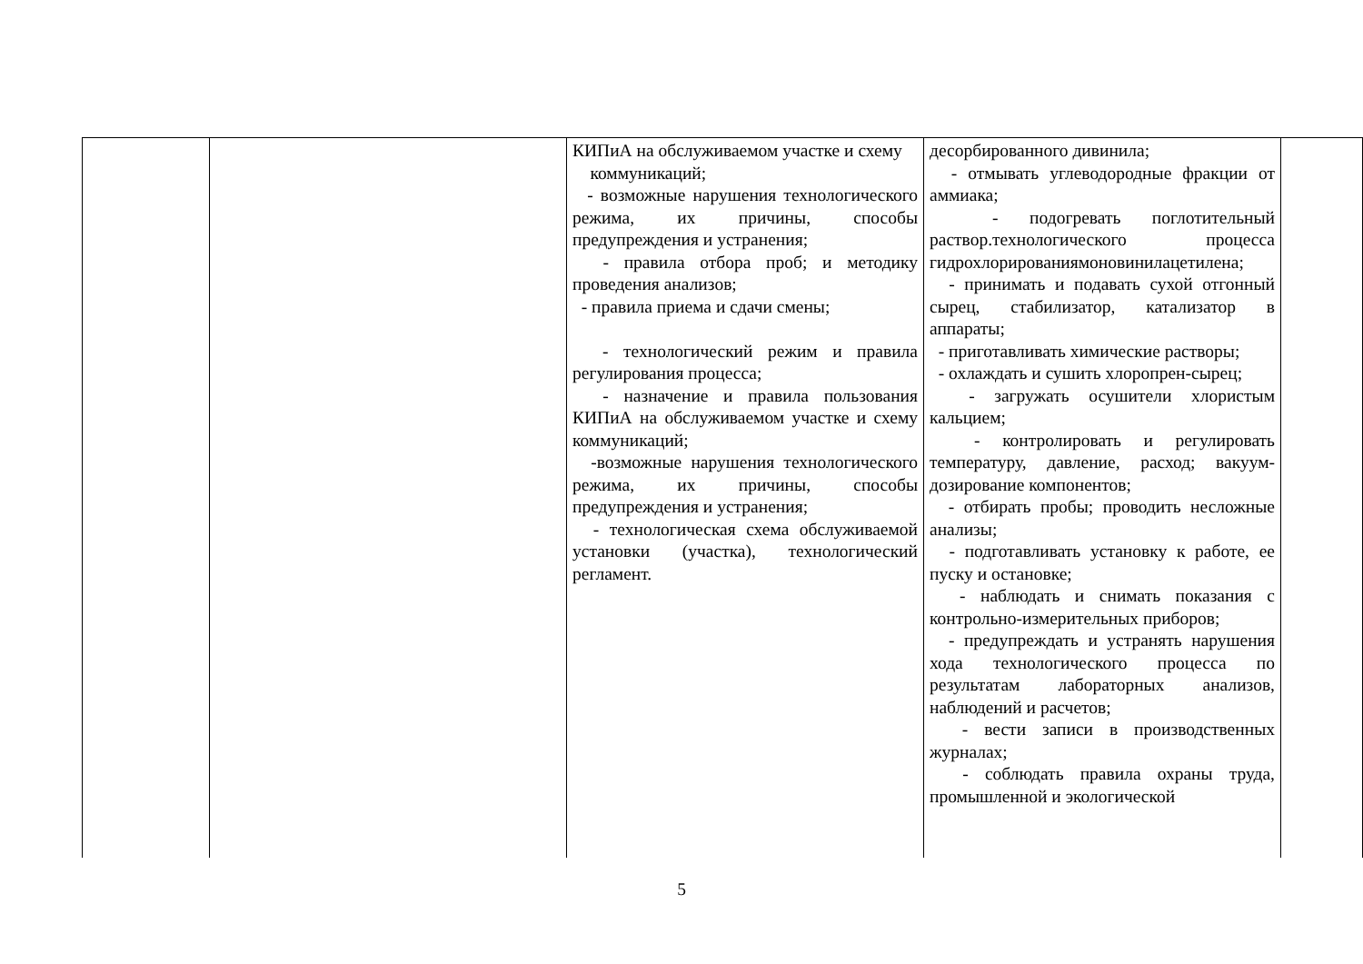| | | КИПиА на обслуживаемом участке и схему коммуникаций; - возможные нарушения технологического режима, их причины, способы предупреждения и устранения; - правила отбора проб; и методику проведения анализов; - правила приема и сдачи смены; - технологический режим и правила регулирования процесса; - назначение и правила пользования КИПиА на обслуживаемом участке и схему коммуникаций; -возможные нарушения технологического режима, их причины, способы предупреждения и устранения; - технологическая схема обслуживаемой установки (участка), технологический регламент. | десорбированного дивинила; - отмывать углеводородные фракции от аммиака; - подогревать поглотительный раствор.технологического процесса гидрохлорированиямоновинилацетилена; - принимать и подавать сухой отгонный сырец, стабилизатор, катализатор в аппараты; - приготавливать химические растворы; - охлаждать и сушить хлоропрен-сырец; - загружать осушители хлористым кальцием; - контролировать и регулировать температуру, давление, расход; вакуум-дозирование компонентов; - отбирать пробы; проводить несложные анализы; - подготавливать установку к работе, ее пуску и остановке; - наблюдать и снимать показания с контрольно-измерительных приборов; - предупреждать и устранять нарушения хода технологического процесса по результатам лабораторных анализов, наблюдений и расчетов; - вести записи в производственных журналах; - соблюдать правила охраны труда, промышленной и экологической | |
5